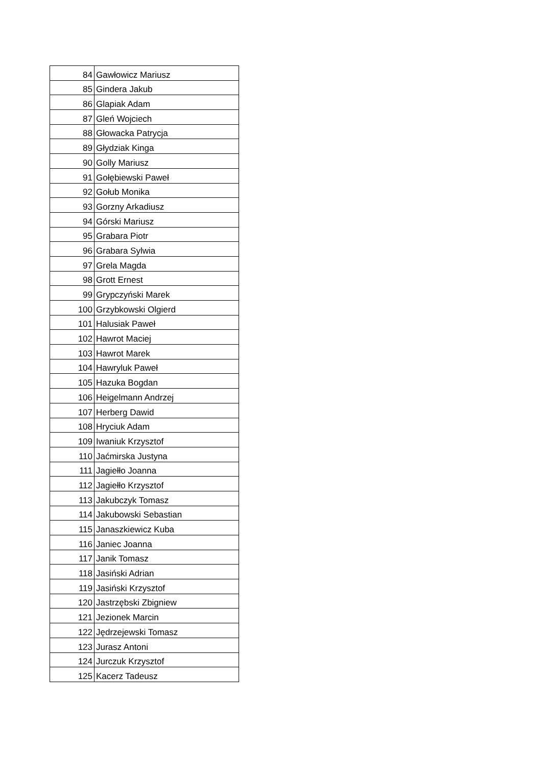| 84 | Gawłowicz Mariusz |
| 85 | Gindera Jakub |
| 86 | Glapiak Adam |
| 87 | Gleń Wojciech |
| 88 | Głowacka Patrycja |
| 89 | Głydziak Kinga |
| 90 | Golly Mariusz |
| 91 | Gołębiewski Paweł |
| 92 | Gołub Monika |
| 93 | Gorzny Arkadiusz |
| 94 | Górski Mariusz |
| 95 | Grabara Piotr |
| 96 | Grabara Sylwia |
| 97 | Grela Magda |
| 98 | Grott Ernest |
| 99 | Grypczyński Marek |
| 100 | Grzybkowski Olgierd |
| 101 | Halusiak Paweł |
| 102 | Hawrot Maciej |
| 103 | Hawrot Marek |
| 104 | Hawryluk Paweł |
| 105 | Hazuka Bogdan |
| 106 | Heigelmann Andrzej |
| 107 | Herberg Dawid |
| 108 | Hryciuk Adam |
| 109 | Iwaniuk Krzysztof |
| 110 | Jaćmirska Justyna |
| 111 | Jagiełło Joanna |
| 112 | Jagiełło Krzysztof |
| 113 | Jakubczyk Tomasz |
| 114 | Jakubowski Sebastian |
| 115 | Janaszkiewicz Kuba |
| 116 | Janiec Joanna |
| 117 | Janik Tomasz |
| 118 | Jasiński Adrian |
| 119 | Jasiński Krzysztof |
| 120 | Jastrzębski Zbigniew |
| 121 | Jezionek Marcin |
| 122 | Jędrzejewski Tomasz |
| 123 | Jurasz Antoni |
| 124 | Jurczuk Krzysztof |
| 125 | Kacerz Tadeusz |